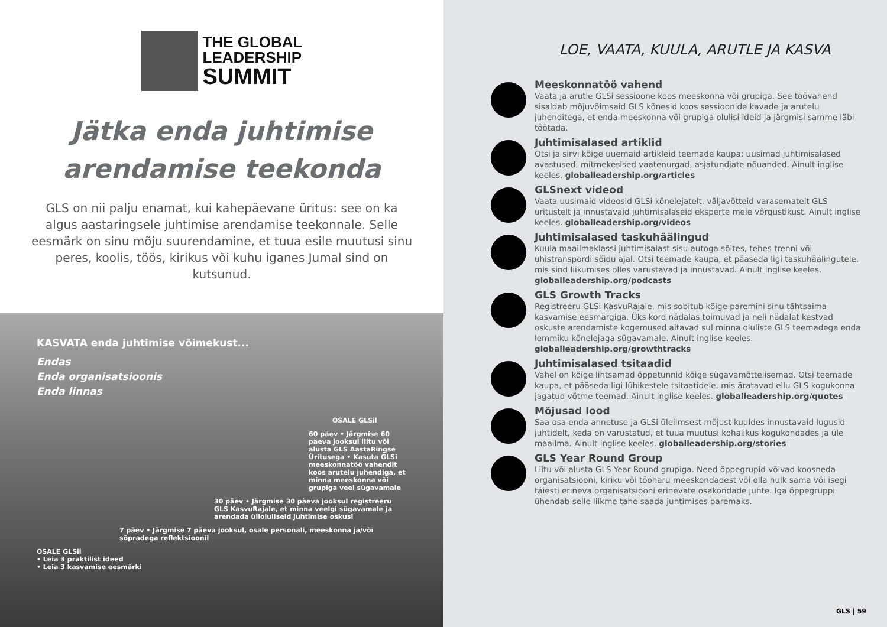THE GLOBAL
LEADERSHIP
SUMMIT
Jätka enda juhtimise
arendamise teekonda
GLS on nii palju enamat, kui kahepäevane üritus: see on ka algus aastaringsele juhtimise arendamise teekonnale. Selle eesmärk on sinu mõju suurendamine, et tuua esile muutusi sinu peres, koolis, töös, kirikus või kuhu iganes Jumal sind on kutsunud.
KASVATA enda juhtimise võimekust...
Endas
Enda organisatsioonis
Enda linnas
OSALE GLSil
60 päev • Järgmise 60 päeva jooksul liitu või alusta GLS AastaRingse Üritusega • Kasuta GLSi meeskonnatöö vahendit koos arutelu juhendiga, et minna meeskonna või grupiga veel sügavamale
30 päev • Järgmise 30 päeva jooksul registreeru GLS KasvuRajale, et minna veelgi sügavamale ja arendada ülioluliseid juhtimise oskusi
7 päev • Järgmise 7 päeva jooksul, osale personali, meeskonna ja/või sõpradega reflektsioonil
OSALE GLSil
• Leia 3 praktilist ideed
• Leia 3 kasvamise eesmärki
LOE, VAATA, KUULA, ARUTLE JA KASVA
Meeskonnatöö vahend
Vaata ja arutle GLSi sessioone koos meeskonna või grupiga. See töövahend sisaldab mõjuvõimsaid GLS kõnesid koos sessioonide kavade ja arutelu juhenditega, et enda meeskonna või grupiga olulisi ideid ja järgmisi samme läbi töötada.
Juhtimisalased artiklid
Otsi ja sirvi kõige uuemaid artikleid teemade kaupa: uusimad juhtimisalased avastused, mitmekesised vaatenurgad, asjatundjate nõuanded. Ainult inglise keeles. globalleadership.org/articles
GLSnext videod
Vaata uusimaid videosid GLSi kõnelejatelt, väljavõtteid varasematelt GLS üritustelt ja innustavaid juhtimisalaseid eksperte meie võrgustikust. Ainult inglise keeles. globalleadership.org/videos
Juhtimisalased taskuhäälingud
Kuula maailmaklassi juhtimisalast sisu autoga sõites, tehes trenni või ühistranspordi sõidu ajal. Otsi teemade kaupa, et pääseda ligi taskuhäälingutele, mis sind liikumises olles varustavad ja innustavad. Ainult inglise keeles. globalleadership.org/podcasts
GLS Growth Tracks
Registreeru GLSi KasvuRajale, mis sobitub kõige paremini sinu tähtsaima kasvamise eesmärgiga. Üks kord nädalas toimuvad ja neli nädalat kestvad oskuste arendamiste kogemused aitavad sul minna oluliste GLS teemadega enda lemmiku kõnelejaga sügavamale. Ainult inglise keeles. globalleadership.org/growthtracks
Juhtimisalased tsitaadid
Vahel on kõige lihtsamad õppetunnid kõige sügavamõttelisemad. Otsi teemade kaupa, et pääseda ligi lühikestele tsitaatidele, mis äratavad ellu GLS kogukonna jagatud võtme teemad. Ainult inglise keeles. globalleadership.org/quotes
Mõjusad lood
Saa osa enda annetuse ja GLSi üleilmsest mõjust kuuldes innustavaid lugusid juhtidelt, keda on varustatud, et tuua muutusi kohalikus kogukondades ja üle maailma. Ainult inglise keeles. globalleadership.org/stories
GLS Year Round Group
Liitu või alusta GLS Year Round grupiga. Need õppegrupid võivad koosneda organisatsiooni, kiriku või tööharu meeskondadest või olla hulk sama või isegi täiesti erineva organisatsiooni erinevate osakondade juhte. Iga õppegruppi ühendab selle liikme tahe saada juhtimises paremaks.
GLS | 59